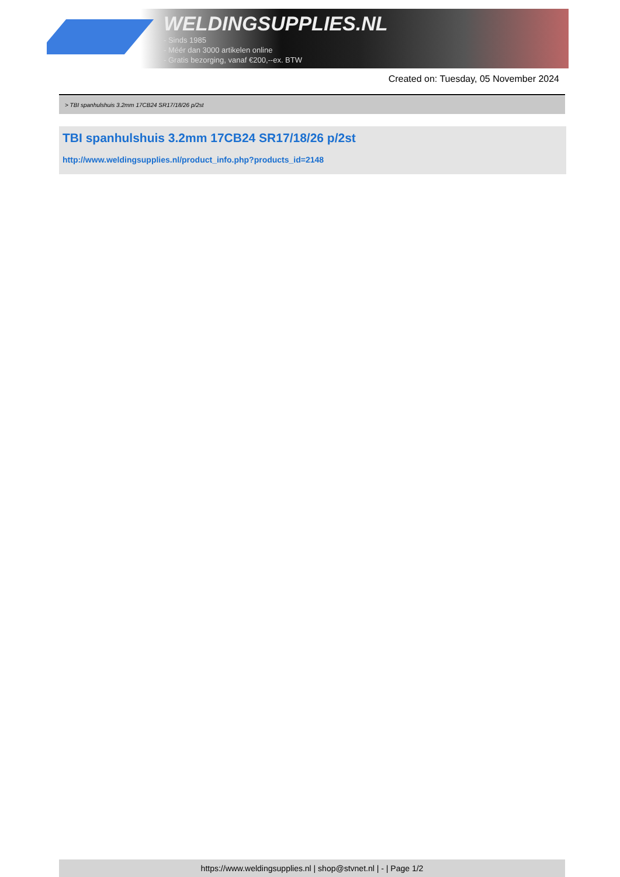WELDINGSUPPLIES.NL
- Sinds 1985
- Méér dan 3000 artikelen online
- Gratis bezorging, vanaf €200,--ex. BTW
Created on: Tuesday, 05 November 2024
> TBI spanhulshuis 3.2mm 17CB24 SR17/18/26 p/2st
TBI spanhulshuis 3.2mm 17CB24 SR17/18/26 p/2st
http://www.weldingsupplies.nl/product_info.php?products_id=2148
https://www.weldingsupplies.nl | shop@stvnet.nl | - | Page 1/2